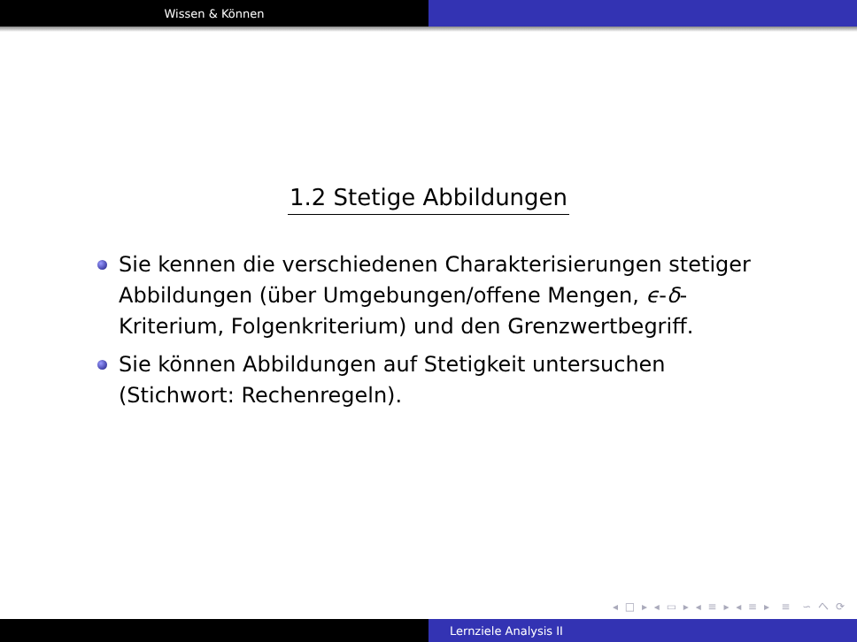Wissen & Können
1.2 Stetige Abbildungen
Sie kennen die verschiedenen Charakterisierungen stetiger Abbildungen (über Umgebungen/offene Mengen, ϵ-δ-Kriterium, Folgenkriterium) und den Grenzwertbegriff.
Sie können Abbildungen auf Stetigkeit untersuchen (Stichwort: Rechenregeln).
◂ □ ▸ ◂ ▭ ▸ ◂ ≡ ▸ ◂ ≡ ▸ ≡ ∽ へ ⟳
Lernziele Analysis II